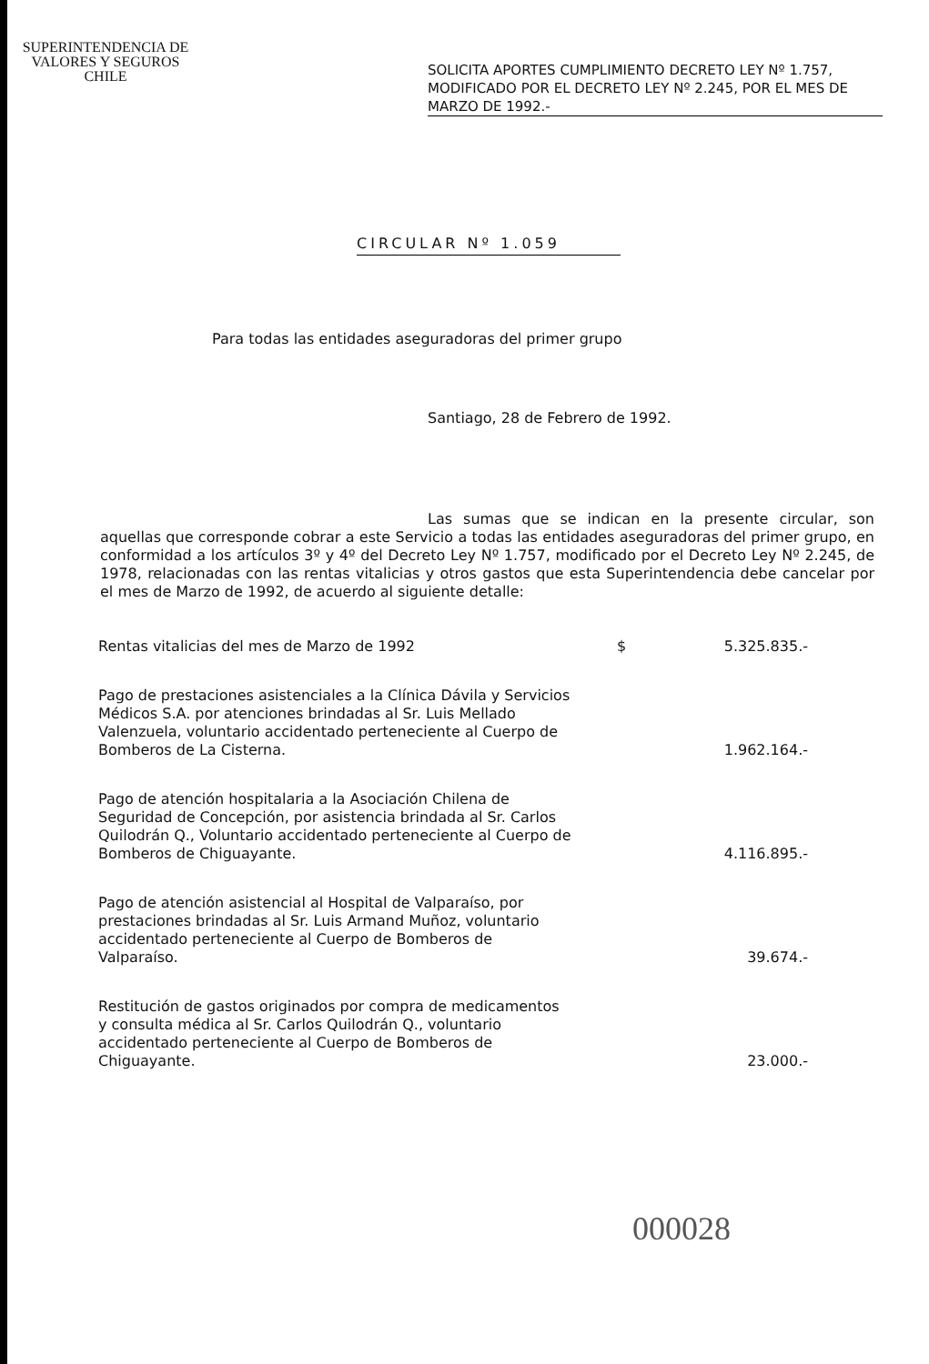SUPERINTENDENCIA DE
VALORES Y SEGUROS
CHILE
SOLICITA APORTES CUMPLIMIENTO DECRETO LEY Nº 1.757, MODIFICADO POR EL DECRETO LEY Nº 2.245, POR EL MES DE MARZO DE 1992.-
CIRCULAR Nº 1.059
Para todas las entidades aseguradoras del primer grupo
Santiago, 28 de Febrero de 1992.
Las sumas que se indican en la presente circular, son aquellas que corresponde cobrar a este Servicio a todas las entidades aseguradoras del primer grupo, en conformidad a los artículos 3º y 4º del Decreto Ley Nº 1.757, modificado por el Decreto Ley Nº 2.245, de 1978, relacionadas con las rentas vitalicias y otros gastos que esta Superintendencia debe cancelar por el mes de Marzo de 1992, de acuerdo al siguiente detalle:
| Rentas vitalicias del mes de Marzo de 1992 | $ | 5.325.835.- |
| Pago de prestaciones asistenciales a la Clínica Dávila y Servicios Médicos S.A. por atenciones brindadas al Sr. Luis Mellado Valenzuela, voluntario accidentado perteneciente al Cuerpo de Bomberos de La Cisterna. | | 1.962.164.- |
| Pago de atención hospitalaria a la Asociación Chilena de Seguridad de Concepción, por asistencia brindada al Sr. Carlos Quilodrán Q., Voluntario accidentado perteneciente al Cuerpo de Bomberos de Chiguayante. | | 4.116.895.- |
| Pago de atención asistencial al Hospital de Valparaíso, por prestaciones brindadas al Sr. Luis Armand Muñoz, voluntario accidentado perteneciente al Cuerpo de Bomberos de Valparaíso. | | 39.674.- |
| Restitución de gastos originados por compra de medicamentos y consulta médica al Sr. Carlos Quilodrán Q., voluntario accidentado perteneciente al Cuerpo de Bomberos de Chiguayante. | | 23.000.- |
000028